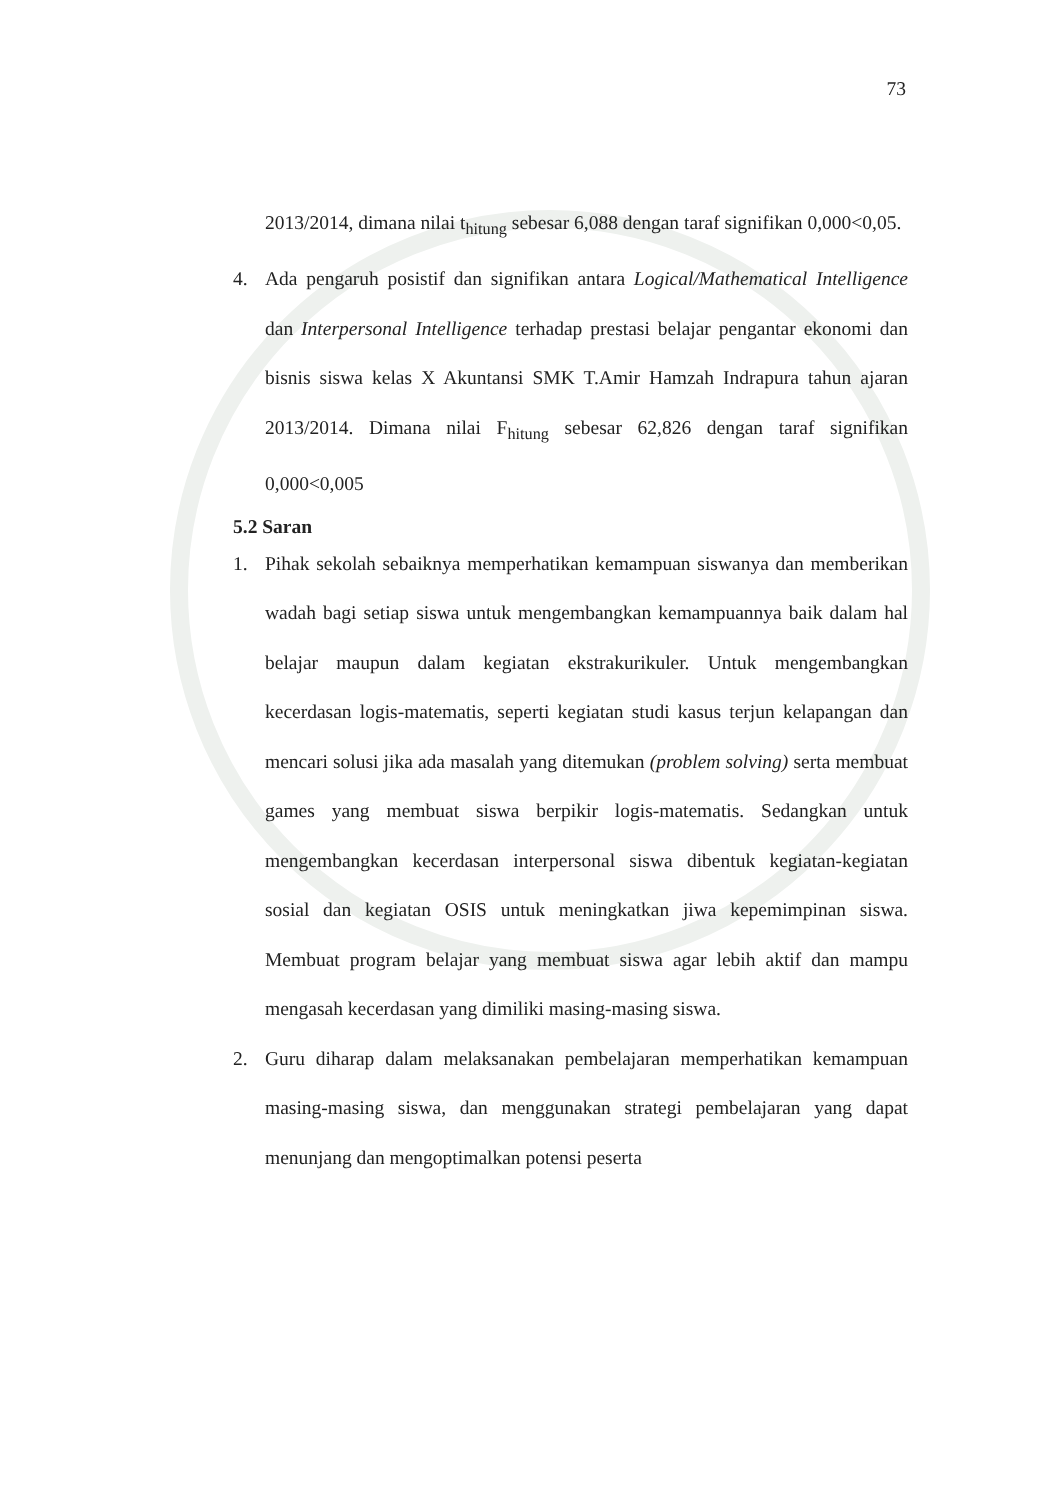73
2013/2014, dimana nilai t<sub>hitung</sub> sebesar 6,088 dengan taraf signifikan 0,000<0,05.
4. Ada pengaruh posistif dan signifikan antara Logical/Mathematical Intelligence dan Interpersonal Intelligence terhadap prestasi belajar pengantar ekonomi dan bisnis siswa kelas X Akuntansi SMK T.Amir Hamzah Indrapura tahun ajaran 2013/2014. Dimana nilai F<sub>hitung</sub> sebesar 62,826 dengan taraf signifikan 0,000<0,005
5.2 Saran
1. Pihak sekolah sebaiknya memperhatikan kemampuan siswanya dan memberikan wadah bagi setiap siswa untuk mengembangkan kemampuannya baik dalam hal belajar maupun dalam kegiatan ekstrakurikuler. Untuk mengembangkan kecerdasan logis-matematis, seperti kegiatan studi kasus terjun kelapangan dan mencari solusi jika ada masalah yang ditemukan (problem solving) serta membuat games yang membuat siswa berpikir logis-matematis. Sedangkan untuk mengembangkan kecerdasan interpersonal siswa dibentuk kegiatan-kegiatan sosial dan kegiatan OSIS untuk meningkatkan jiwa kepemimpinan siswa. Membuat program belajar yang membuat siswa agar lebih aktif dan mampu mengasah kecerdasan yang dimiliki masing-masing siswa.
2. Guru diharap dalam melaksanakan pembelajaran memperhatikan kemampuan masing-masing siswa, dan menggunakan strategi pembelajaran yang dapat menunjang dan mengoptimalkan potensi peserta